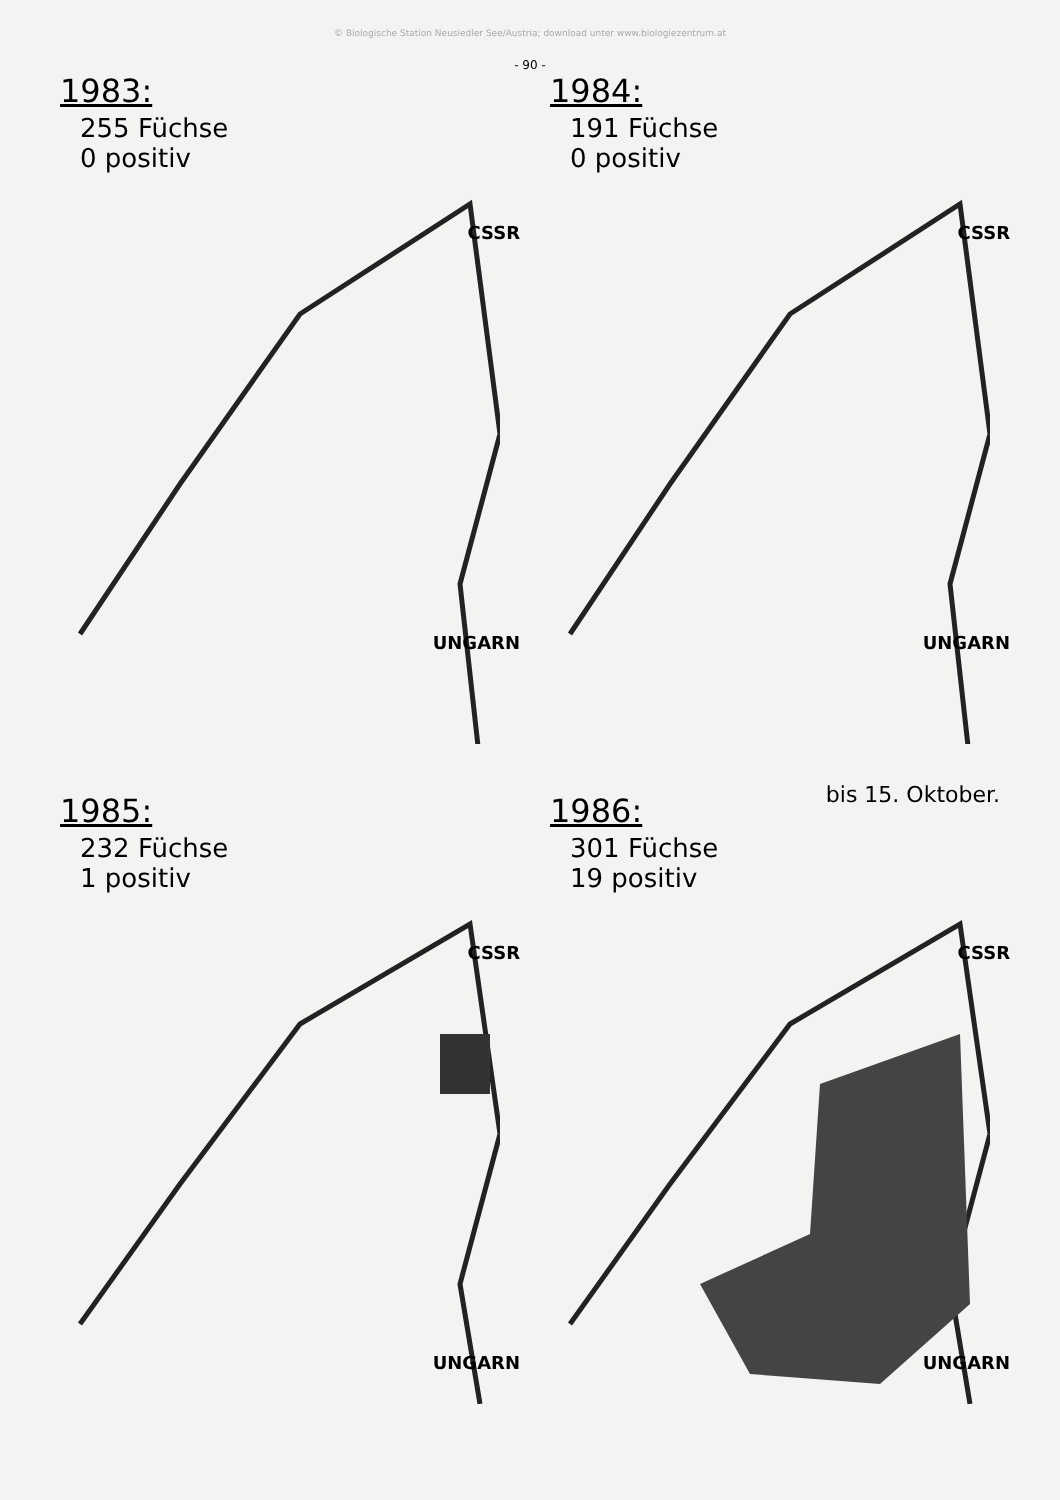© Biologische Station Neusiedler See/Austria; download unter www.biologiezentrum.at
- 90 -
1983:
255 Füchse
0 positiv
CSSR
UNGARN
1984:
191 Füchse
0 positiv
CSSR
UNGARN
1985:
232 Füchse
1 positiv
CSSR
UNGARN
bis 15. Oktober.
1986:
301 Füchse
19 positiv
CSSR
UNGARN